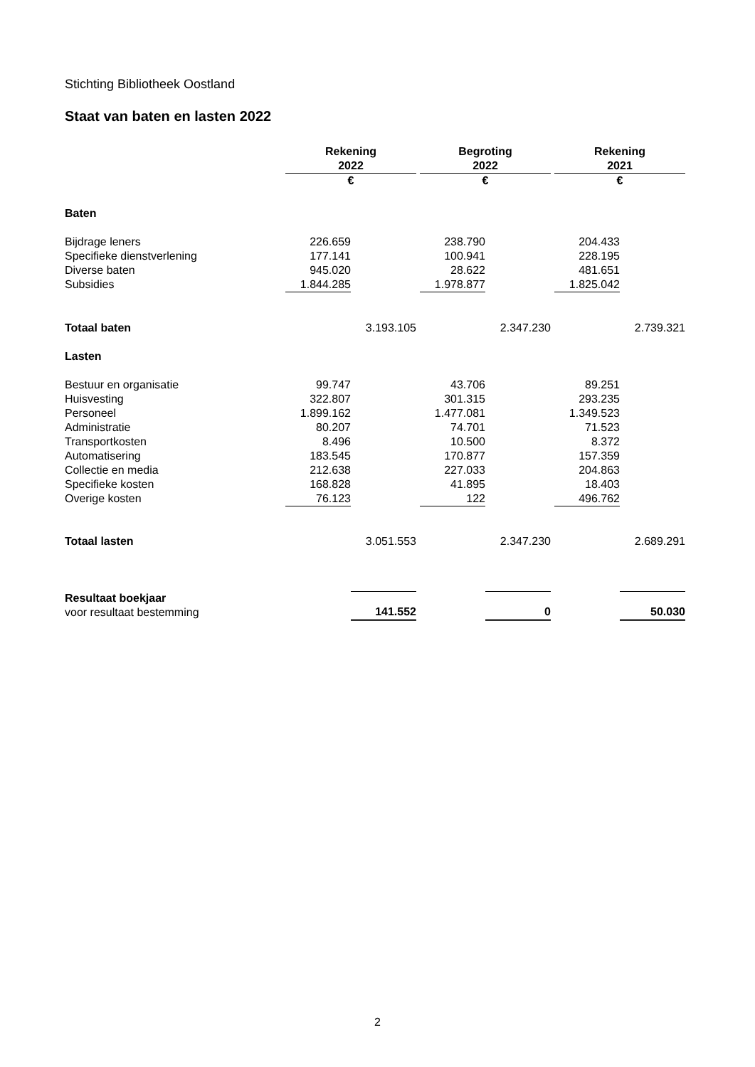Stichting Bibliotheek Oostland
Staat van baten en lasten 2022
| | Rekening 2022 | | | Begroting 2022 | | | Rekening 2021 | |
| | € | | | € | | | € | |
| Baten | | | | | | | | |
| Bijdrage leners | 226.659 | | | 238.790 | | | 204.433 | |
| Specifieke dienstverlening | 177.141 | | | 100.941 | | | 228.195 | |
| Diverse baten | 945.020 | | | 28.622 | | | 481.651 | |
| Subsidies | 1.844.285 | | | 1.978.877 | | | 1.825.042 | |
| Totaal baten | | 3.193.105 | | | 2.347.230 | | | 2.739.321 |
| Lasten | | | | | | | | |
| Bestuur en organisatie | 99.747 | | | 43.706 | | | 89.251 | |
| Huisvesting | 322.807 | | | 301.315 | | | 293.235 | |
| Personeel | 1.899.162 | | | 1.477.081 | | | 1.349.523 | |
| Administratie | 80.207 | | | 74.701 | | | 71.523 | |
| Transportkosten | 8.496 | | | 10.500 | | | 8.372 | |
| Automatisering | 183.545 | | | 170.877 | | | 157.359 | |
| Collectie en media | 212.638 | | | 227.033 | | | 204.863 | |
| Specifieke kosten | 168.828 | | | 41.895 | | | 18.403 | |
| Overige kosten | 76.123 | | | 122 | | | 496.762 | |
| Totaal lasten | | 3.051.553 | | | 2.347.230 | | | 2.689.291 |
| Resultaat boekjaar voor resultaat bestemming | | 141.552 | | | 0 | | | 50.030 |
2